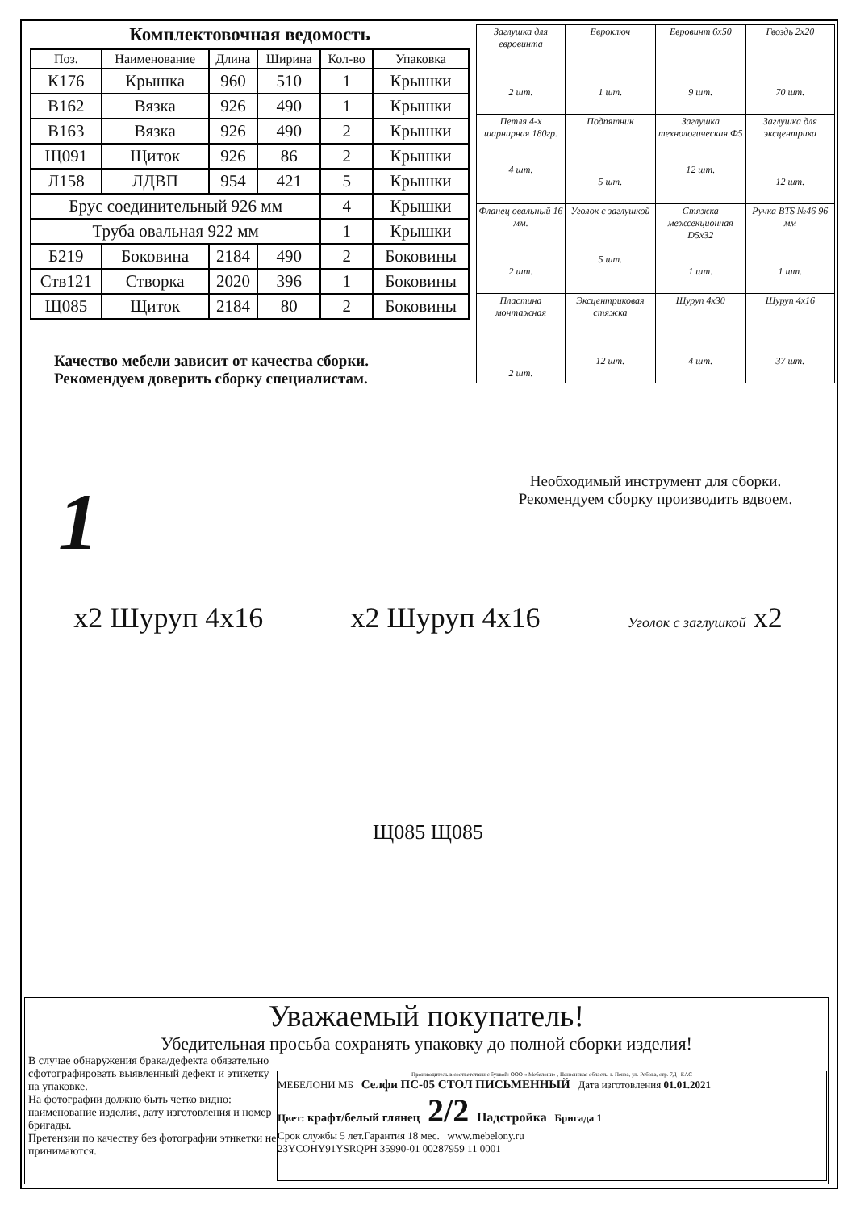Комплектовочная ведомость
| Поз. | Наименование | Длина | Ширина | Кол-во | Упаковка |
| --- | --- | --- | --- | --- | --- |
| К176 | Крышка | 960 | 510 | 1 | Крышки |
| В162 | Вязка | 926 | 490 | 1 | Крышки |
| В163 | Вязка | 926 | 490 | 2 | Крышки |
| Щ091 | Щиток | 926 | 86 | 2 | Крышки |
| Л158 | ЛДВП | 954 | 421 | 5 | Крышки |
| Брус соединительный 926 мм | | | | 4 | Крышки |
| Труба овальная 922 мм | | | | 1 | Крышки |
| Б219 | Боковина | 2184 | 490 | 2 | Боковины |
| Ств121 | Створка | 2020 | 396 | 1 | Боковины |
| Щ085 | Щиток | 2184 | 80 | 2 | Боковины |
Качество мебели зависит от качества сборки.
Рекомендуем доверить сборку специалистам.
| Заглушка для евровинта 2 шт. | Евроключ 1 шт. | Евровинт 6х50 9 шт. | Гвоздь 2х20 70 шт. |
| Петля 4-х шарнирная 180гр. 4 шт. | Подпятник 5 шт. | Заглушка технологическая Ф5 12 шт. | Заглушка для эксцентрика 12 шт. |
| Фланец овальный 16 мм. 2 шт. | Уголок с заглушкой 5 шт. | Стяжка межсекционная D5х32 1 шт. | Ручка BTS №46 96 мм 1 шт. |
| Пластина монтажная 2 шт. | Эксцентриковая стяжка 12 шт. | Шуруп 4х30 4 шт. | Шуруп 4х16 37 шт. |
Необходимый инструмент для сборки.
Рекомендуем сборку производить вдвоем.
1
x2 Шуруп 4х16 x2 Шуруп 4х16
Уголок с заглушкой x2
Щ085 Щ085
Уважаемый покупатель!
Убедительная просьба сохранять упаковку до полной сборки изделия!
В случае обнаружения брака/дефекта обязательно сфотографировать выявленный дефект и этикетку на упаковке.
На фотографии должно быть четко видно: наименование изделия, дату изготовления и номер бригады.
Претензии по качеству без фотографии этикетки не принимаются.
Производитель в соответствии с буквой: ООО « Мебелони» , Пензенская область, г. Пенза, ул. Рябова, стр. 7Д EAC
МЕБЕЛОНИ МБ Селфи ПС-05 СТОЛ ПИСЬМЕННЫЙ Дата изготовления 01.01.2021
Цвет: крафт/белый глянец 2/2 Надстройка Бригада 1
Срок службы 5 лет.Гарантия 18 мес. www.mebelony.ru
23YCOHY91YSRQPH 35990-01 00287959 11 0001